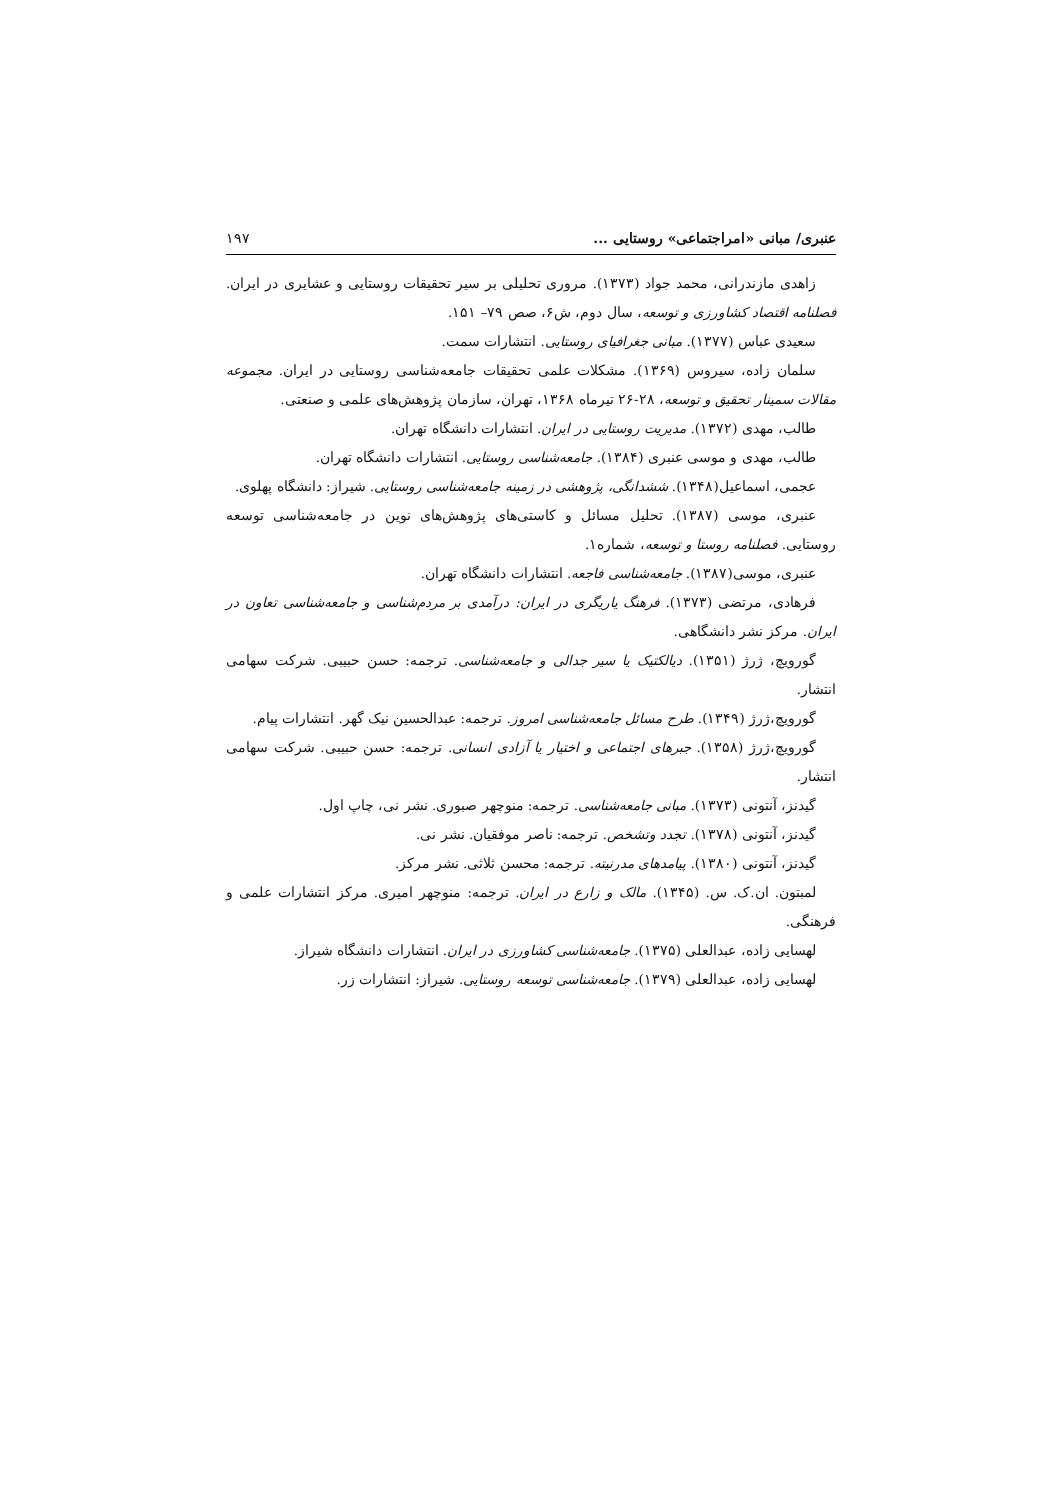عنبری/ مبانی «امراجتماعی» روستایی ... ۱۹۷
زاهدی مازندرانی، محمد جواد (۱۳۷۳). مروری تحلیلی بر سیر تحقیقات روستایی و عشایری در ایران. فصلنامه اقتصاد کشاورزی و توسعه، سال دوم، ش۶، صص ۷۹– ۱۵۱.
سعیدی عباس (۱۳۷۷). مبانی جغرافیای روستایی. انتشارات سمت.
سلمان زاده، سیروس (۱۳۶۹). مشکلات علمی تحقیقات جامعه‌شناسی روستایی در ایران. مجموعه مقالات سمینار تحقیق و توسعه، ۲۸-۲۶ تیرماه ۱۳۶۸، تهران، سازمان پژوهش‌های علمی و صنعتی.
طالب، مهدی (۱۳۷۲). مدیریت روستایی در ایران. انتشارات دانشگاه تهران.
طالب، مهدی و موسی عنبری (۱۳۸۴). جامعه‌شناسی روستایی. انتشارات دانشگاه تهران.
عجمی، اسماعیل(۱۳۴۸). ششدانگی، پژوهشی در زمینه جامعه‌شناسی روستایی. شیراز: دانشگاه پهلوی.
عنبری، موسی (۱۳۸۷). تحلیل مسائل و کاستی‌های پژوهش‌های نوین در جامعه‌شناسی توسعه روستایی. فصلنامه روستا و توسعه، شماره۱.
عنبری، موسی(۱۳۸۷). جامعه‌شناسی فاجعه. انتشارات دانشگاه تهران.
فرهادی، مرتضی (۱۳۷۳). فرهنگ یاریگری در ایران: درآمدی بر مردم‌شناسی و جامعه‌شناسی تعاون در ایران. مرکز نشر دانشگاهی.
گورویچ، ژرژ (۱۳۵۱). دیالکتیک یا سیر جدالی و جامعه‌شناسی. ترجمه: حسن حبیبی. شرکت سهامی انتشار.
گورویچ،ژرژ (۱۳۴۹). طرح مسائل جامعه‌شناسی امروز. ترجمه: عبدالحسین نیک گهر. انتشارات پیام.
گورویچ،ژرژ (۱۳۵۸). جبرهای اجتماعی و اختیار یا آزادی انسانی. ترجمه: حسن حبیبی. شرکت سهامی انتشار.
گیدنز، آنتونی (۱۳۷۳). مبانی جامعه‌شناسی. ترجمه: منوچهر صبوری. نشر نی، چاپ اول.
گیدنز، آنتونی (۱۳۷۸). تجدد وتشخص. ترجمه: ناصر موفقیان. نشر نی.
گیدنز، آنتونی (۱۳۸۰). پیامدهای مدرنیته. ترجمه: محسن ثلاثی. نشر مرکز.
لمبتون. ان.ک. س. (۱۳۴۵). مالک و زارع در ایران. ترجمه: منوچهر امیری. مرکز انتشارات علمی و فرهنگی.
لهسایی زاده، عبدالعلی (۱۳۷۵). جامعه‌شناسی کشاورزی در ایران. انتشارات دانشگاه شیراز.
لهسایی زاده، عبدالعلی (۱۳۷۹). جامعه‌شناسی توسعه روستایی. شیراز: انتشارات زر.